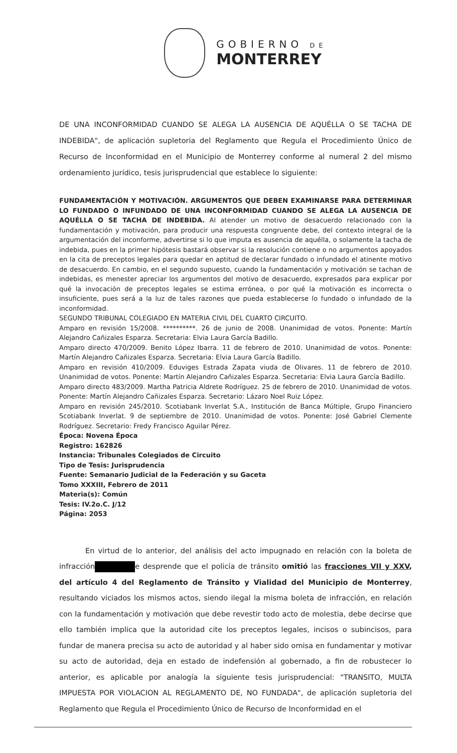GOBIERNO DE
MONTERREY
DE UNA INCONFORMIDAD CUANDO SE ALEGA LA AUSENCIA DE AQUÉLLA O SE TACHA DE INDEBIDA", de aplicación supletoria del Reglamento que Regula el Procedimiento Único de Recurso de Inconformidad en el Municipio de Monterrey conforme al numeral 2 del mismo ordenamiento jurídico, tesis jurisprudencial que establece lo siguiente:
FUNDAMENTACIÓN Y MOTIVACIÓN. ARGUMENTOS QUE DEBEN EXAMINARSE PARA DETERMINAR LO FUNDADO O INFUNDADO DE UNA INCONFORMIDAD CUANDO SE ALEGA LA AUSENCIA DE AQUÉLLA O SE TACHA DE INDEBIDA. Al atender un motivo de desacuerdo relacionado con la fundamentación y motivación, para producir una respuesta congruente debe, del contexto integral de la argumentación del inconforme, advertirse si lo que imputa es ausencia de aquélla, o solamente la tacha de indebida, pues en la primer hipótesis bastará observar si la resolución contiene o no argumentos apoyados en la cita de preceptos legales para quedar en aptitud de declarar fundado o infundado el atinente motivo de desacuerdo. En cambio, en el segundo supuesto, cuando la fundamentación y motivación se tachan de indebidas, es menester apreciar los argumentos del motivo de desacuerdo, expresados para explicar por qué la invocación de preceptos legales se estima errónea, o por qué la motivación es incorrecta o insuficiente, pues será a la luz de tales razones que pueda establecerse lo fundado o infundado de la inconformidad.
SEGUNDO TRIBUNAL COLEGIADO EN MATERIA CIVIL DEL CUARTO CIRCUITO.
Amparo en revisión 15/2008. **********. 26 de junio de 2008. Unanimidad de votos. Ponente: Martín Alejandro Cañizales Esparza. Secretaria: Elvia Laura García Badillo.
Amparo directo 470/2009. Benito López Ibarra. 11 de febrero de 2010. Unanimidad de votos. Ponente: Martín Alejandro Cañizales Esparza. Secretaria: Elvia Laura García Badillo.
Amparo en revisión 410/2009. Eduviges Estrada Zapata viuda de Olivares. 11 de febrero de 2010. Unanimidad de votos. Ponente: Martín Alejandro Cañizales Esparza. Secretaria: Elvia Laura García Badillo.
Amparo directo 483/2009. Martha Patricia Aldrete Rodríguez. 25 de febrero de 2010. Unanimidad de votos. Ponente: Martín Alejandro Cañizales Esparza. Secretario: Lázaro Noel Ruiz López.
Amparo en revisión 245/2010. Scotiabank Inverlat S.A., Institución de Banca Múltiple, Grupo Financiero Scotiabank Inverlat. 9 de septiembre de 2010. Unanimidad de votos. Ponente: José Gabriel Clemente Rodríguez. Secretario: Fredy Francisco Aguilar Pérez.
Época: Novena Época
Registro: 162826
Instancia: Tribunales Colegiados de Circuito
Tipo de Tesis: Jurisprudencia
Fuente: Semanario Judicial de la Federación y su Gaceta
Tomo XXXIII, Febrero de 2011
Materia(s): Común
Tesis: IV.2o.C. J/12
Página: 2053
En virtud de lo anterior, del análisis del acto impugnado en relación con la boleta de infracción e desprende que el policía de tránsito omitió las fracciones VII y XXV, del artículo 4 del Reglamento de Tránsito y Vialidad del Municipio de Monterrey, resultando viciados los mismos actos, siendo ilegal la misma boleta de infracción, en relación con la fundamentación y motivación que debe revestir todo acto de molestia, debe decirse que ello también implica que la autoridad cite los preceptos legales, incisos o subincisos, para fundar de manera precisa su acto de autoridad y al haber sido omisa en fundamentar y motivar su acto de autoridad, deja en estado de indefensión al gobernado, a fin de robustecer lo anterior, es aplicable por analogía la siguiente tesis jurisprudencial: "TRANSITO, MULTA IMPUESTA POR VIOLACION AL REGLAMENTO DE, NO FUNDADA", de aplicación supletoria del Reglamento que Regula el Procedimiento Único de Recurso de Inconformidad en el